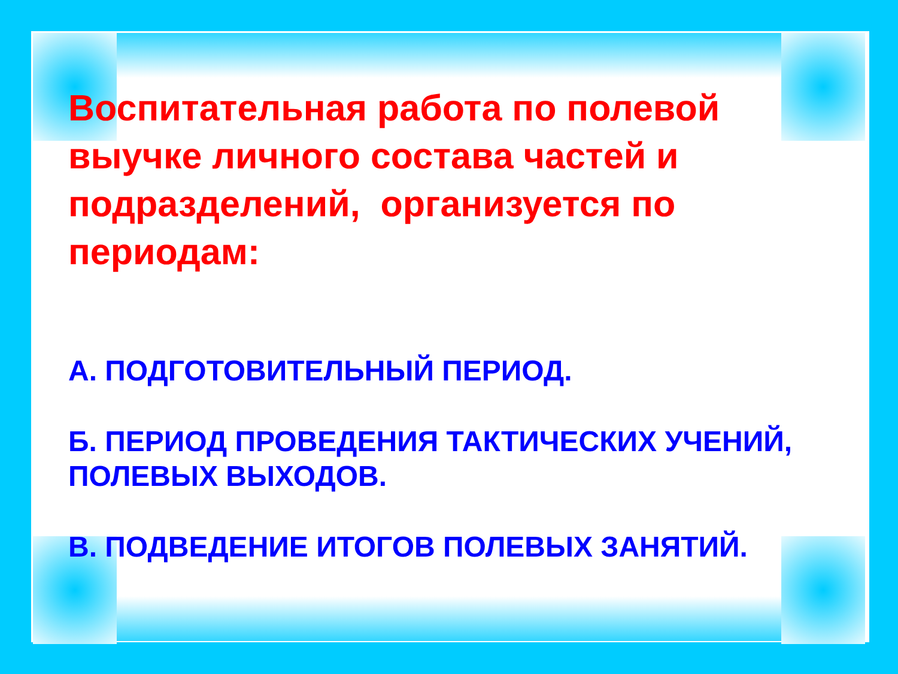Воспитательная работа по полевой выучке личного состава частей и подразделений, организуется по периодам:
А. ПОДГОТОВИТЕЛЬНЫЙ ПЕРИОД.
Б. ПЕРИОД ПРОВЕДЕНИЯ ТАКТИЧЕСКИХ УЧЕНИЙ, ПОЛЕВЫХ ВЫХОДОВ.
В. ПОДВЕДЕНИЕ ИТОГОВ ПОЛЕВЫХ ЗАНЯТИЙ.